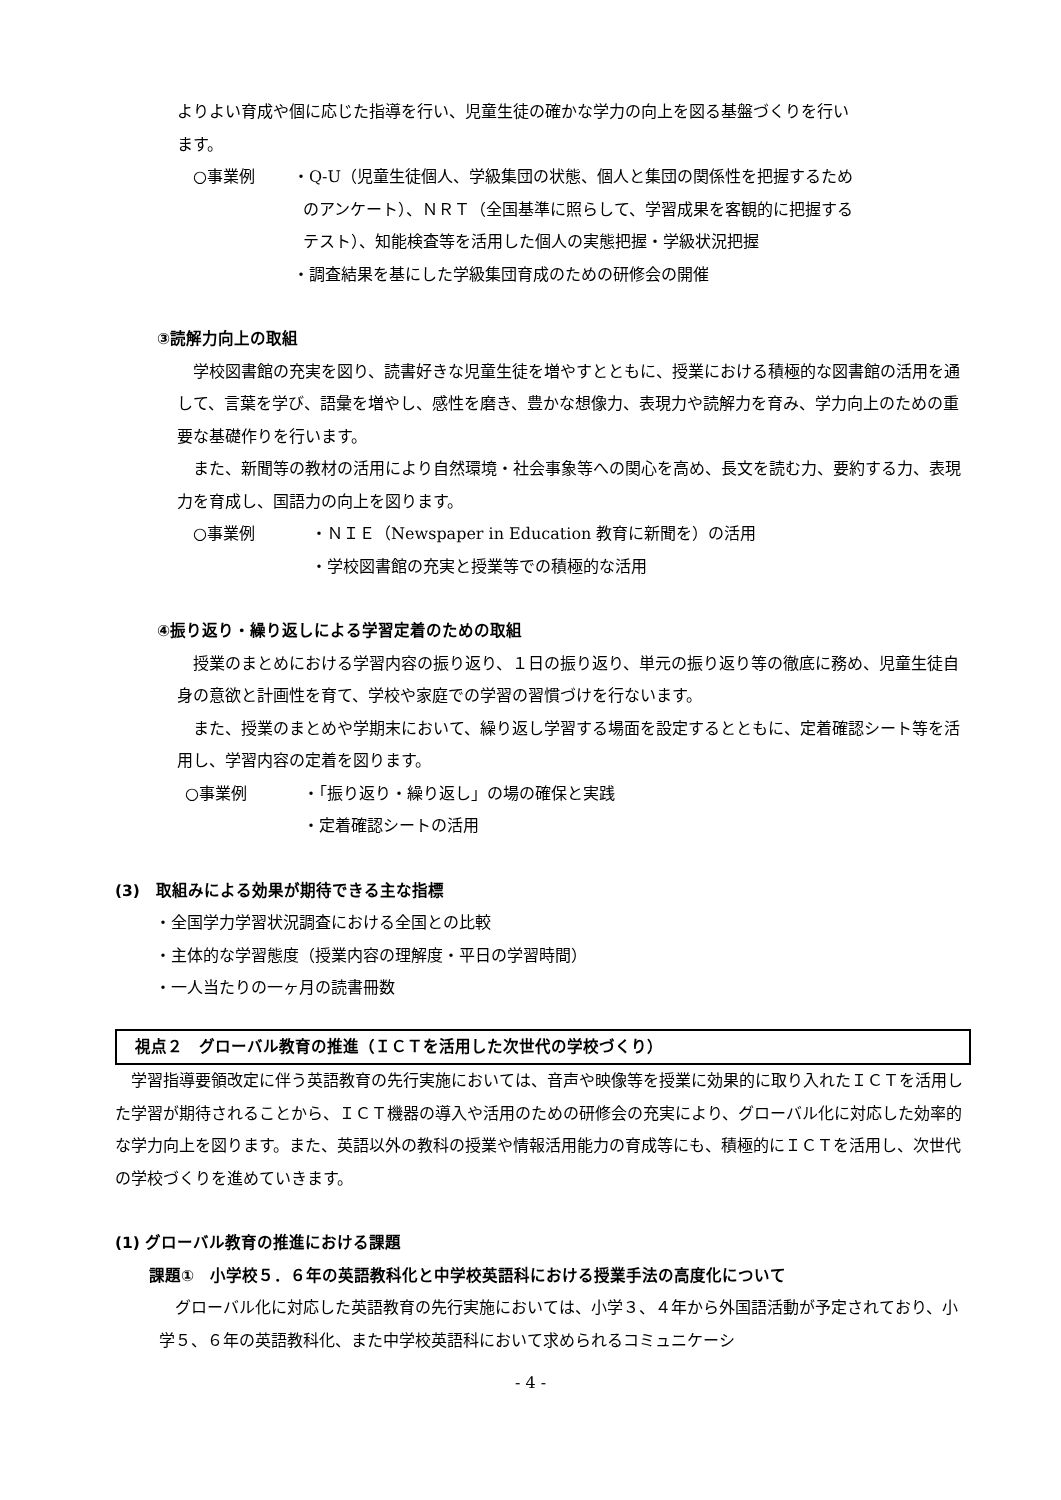よりよい育成や個に応じた指導を行い、児童生徒の確かな学力の向上を図る基盤づくりを行い
ます。
○事業例 ・Q‐U（児童生徒個人、学級集団の状態、個人と集団の関係性を把握するため
のアンケート）、ＮＲＴ（全国基準に照らして、学習成果を客観的に把握する
テスト）、知能検査等を活用した個人の実態把握・学級状況把握
・調査結果を基にした学級集団育成のための研修会の開催
③読解力向上の取組
　学校図書館の充実を図り、読書好きな児童生徒を増やすとともに、授業における積極的な図書館の活用を通して、言葉を学び、語彙を増やし、感性を磨き、豊かな想像力、表現力や読解力を育み、学力向上のための重要な基礎作りを行います。
　また、新聞等の教材の活用により自然環境・社会事象等への関心を高め、長文を読む力、要約する力、表現力を育成し、国語力の向上を図ります。
○事業例 ・ＮＩＥ（Newspaper in Education 教育に新聞を）の活用
・学校図書館の充実と授業等での積極的な活用
④振り返り・繰り返しによる学習定着のための取組
　授業のまとめにおける学習内容の振り返り、１日の振り返り、単元の振り返り等の徹底に務め、児童生徒自身の意欲と計画性を育て、学校や家庭での学習の習慣づけを行ないます。
　また、授業のまとめや学期末において、繰り返し学習する場面を設定するとともに、定着確認シート等を活用し、学習内容の定着を図ります。
○事業例 ・「振り返り・繰り返し」の場の確保と実践
・定着確認シートの活用
(3)　取組みによる効果が期待できる主な指標
・全国学力学習状況調査における全国との比較
・主体的な学習態度（授業内容の理解度・平日の学習時間）
・一人当たりの一ヶ月の読書冊数
視点２　グローバル教育の推進（ＩＣＴを活用した次世代の学校づくり）
　学習指導要領改定に伴う英語教育の先行実施においては、音声や映像等を授業に効果的に取り入れたＩＣＴを活用した学習が期待されることから、ＩＣＴ機器の導入や活用のための研修会の充実により、グローバル化に対応した効率的な学力向上を図ります。また、英語以外の教科の授業や情報活用能力の育成等にも、積極的にＩＣＴを活用し、次世代の学校づくりを進めていきます。
(1) グローバル教育の推進における課題
課題①　小学校５．６年の英語教科化と中学校英語科における授業手法の高度化について
　グローバル化に対応した英語教育の先行実施においては、小学３、４年から外国語活動が予定されており、小学５、６年の英語教科化、また中学校英語科において求められるコミュニケーシ
- 4 -